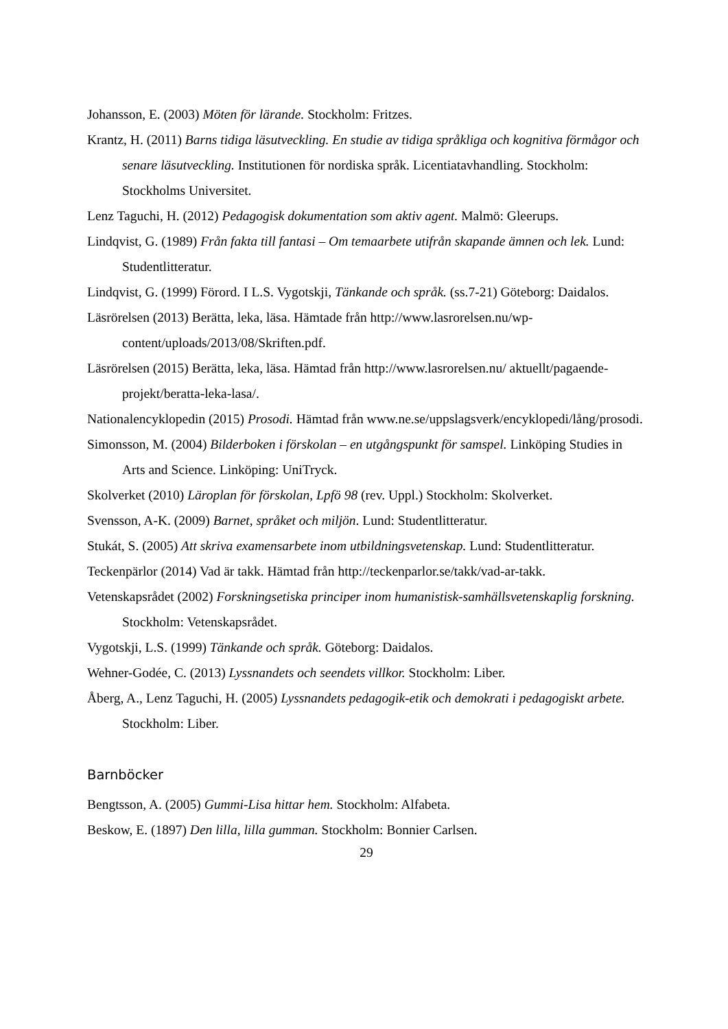Johansson, E. (2003) Möten för lärande. Stockholm: Fritzes.
Krantz, H. (2011) Barns tidiga läsutveckling. En studie av tidiga språkliga och kognitiva förmågor och senare läsutveckling. Institutionen för nordiska språk. Licentiatavhandling. Stockholm: Stockholms Universitet.
Lenz Taguchi, H. (2012) Pedagogisk dokumentation som aktiv agent. Malmö: Gleerups.
Lindqvist, G. (1989) Från fakta till fantasi – Om temaarbete utifrån skapande ämnen och lek. Lund: Studentlitteratur.
Lindqvist, G. (1999) Förord. I L.S. Vygotskji, Tänkande och språk. (ss.7-21) Göteborg: Daidalos.
Läsrörelsen (2013) Berätta, leka, läsa. Hämtade från http://www.lasrorelsen.nu/wp-content/uploads/2013/08/Skriften.pdf.
Läsrörelsen (2015) Berätta, leka, läsa. Hämtad från http://www.lasrorelsen.nu/ aktuellt/pagaende-projekt/beratta-leka-lasa/.
Nationalencyklopedin (2015) Prosodi. Hämtad från www.ne.se/uppslagsverk/encyklopedi/lång/prosodi.
Simonsson, M. (2004) Bilderboken i förskolan – en utgångspunkt för samspel. Linköping Studies in Arts and Science. Linköping: UniTryck.
Skolverket (2010) Läroplan för förskolan, Lpfö 98 (rev. Uppl.) Stockholm: Skolverket.
Svensson, A-K. (2009) Barnet, språket och miljön. Lund: Studentlitteratur.
Stukát, S. (2005) Att skriva examensarbete inom utbildningsvetenskap. Lund: Studentlitteratur.
Teckenpärlor (2014) Vad är takk. Hämtad från http://teckenparlor.se/takk/vad-ar-takk.
Vetenskapsrådet (2002) Forskningsetiska principer inom humanistisk-samhällsvetenskaplig forskning. Stockholm: Vetenskapsrådet.
Vygotskji, L.S. (1999) Tänkande och språk. Göteborg: Daidalos.
Wehner-Godée, C. (2013) Lyssnandets och seendets villkor. Stockholm: Liber.
Åberg, A., Lenz Taguchi, H. (2005) Lyssnandets pedagogik-etik och demokrati i pedagogiskt arbete. Stockholm: Liber.
Barnböcker
Bengtsson, A. (2005) Gummi-Lisa hittar hem. Stockholm: Alfabeta.
Beskow, E. (1897) Den lilla, lilla gumman. Stockholm: Bonnier Carlsen.
29